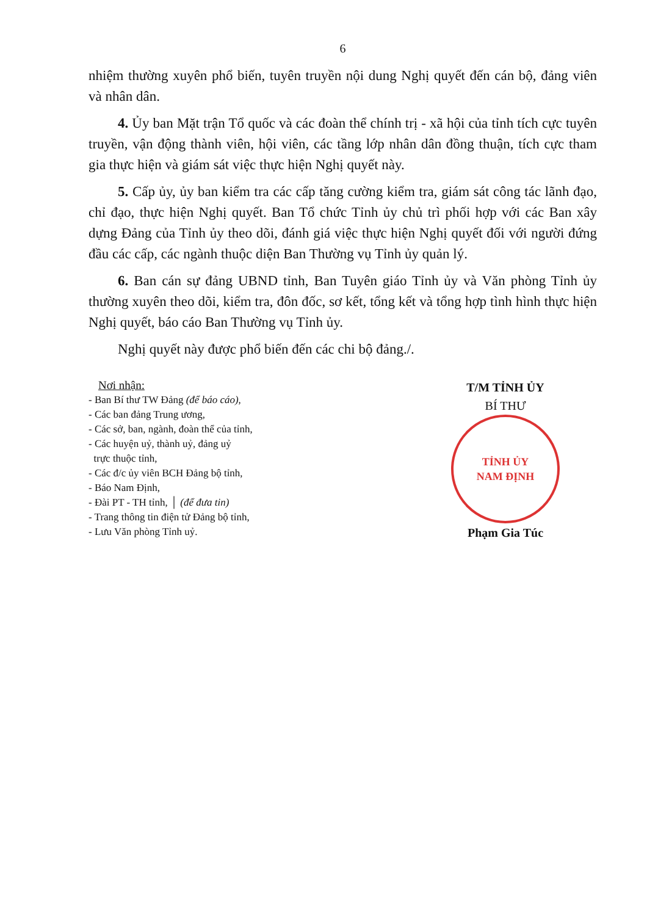6
nhiệm thường xuyên phổ biến, tuyên truyền nội dung Nghị quyết đến cán bộ, đảng viên và nhân dân.
4. Ủy ban Mặt trận Tổ quốc và các đoàn thể chính trị - xã hội của tỉnh tích cực tuyên truyền, vận động thành viên, hội viên, các tầng lớp nhân dân đồng thuận, tích cực tham gia thực hiện và giám sát việc thực hiện Nghị quyết này.
5. Cấp ủy, ủy ban kiểm tra các cấp tăng cường kiểm tra, giám sát công tác lãnh đạo, chỉ đạo, thực hiện Nghị quyết. Ban Tổ chức Tỉnh ủy chủ trì phối hợp với các Ban xây dựng Đảng của Tỉnh ủy theo dõi, đánh giá việc thực hiện Nghị quyết đối với người đứng đầu các cấp, các ngành thuộc diện Ban Thường vụ Tỉnh ủy quản lý.
6. Ban cán sự đảng UBND tỉnh, Ban Tuyên giáo Tỉnh ủy và Văn phòng Tỉnh ủy thường xuyên theo dõi, kiểm tra, đôn đốc, sơ kết, tổng kết và tổng hợp tình hình thực hiện Nghị quyết, báo cáo Ban Thường vụ Tỉnh ủy.
Nghị quyết này được phổ biến đến các chi bộ đảng./.
Nơi nhận:
- Ban Bí thư TW Đảng (để báo cáo),
- Các ban đảng Trung ương,
- Các sở, ban, ngành, đoàn thể của tỉnh,
- Các huyện uỷ, thành uỷ, đảng uỷ
trực thuộc tỉnh,
- Các đ/c ủy viên BCH Đảng bộ tỉnh,
- Báo Nam Định,
- Đài PT - TH tỉnh, │ (để đưa tin)
- Trang thông tin điện tử Đảng bộ tỉnh,
- Lưu Văn phòng Tỉnh uỷ.
T/M TỈNH ỦY
BÍ THƯ
TỈNH ỦY
NAM ĐỊNH
Phạm Gia Túc